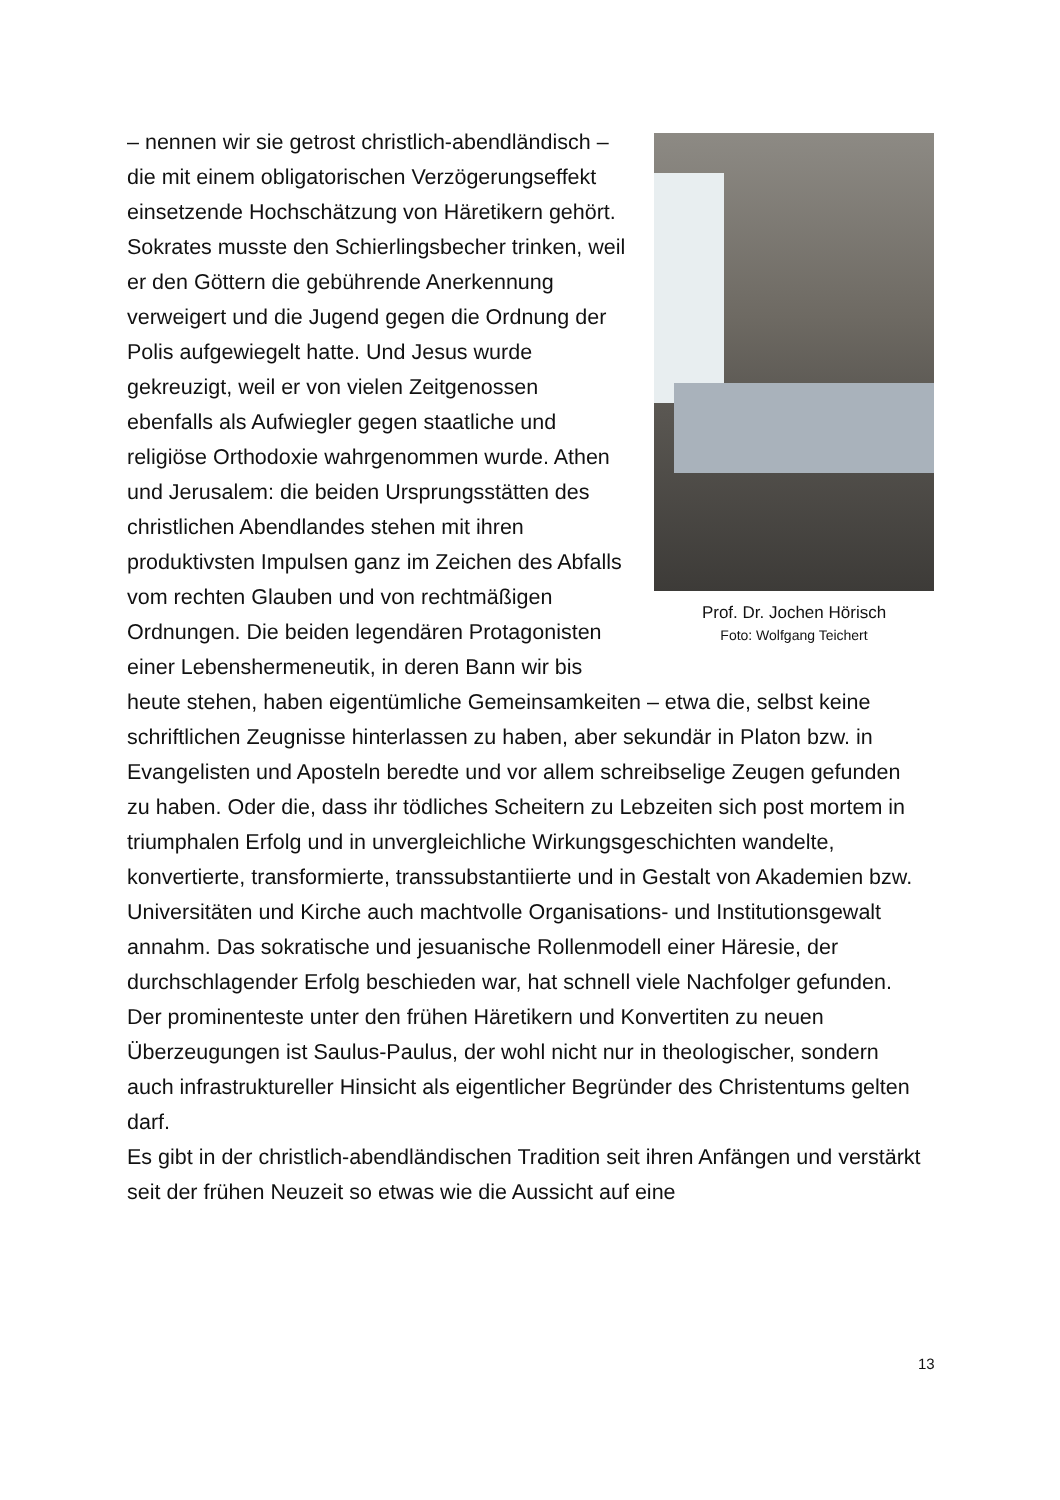Prof. Dr. Jochen Hörisch
Foto: Wolfgang Teichert
– nennen wir sie getrost christlich-abendländisch –die mit einem obligatorischen Verzögerungseffekt einsetzende Hochschätzung von Häretikern gehört. Sokrates musste den Schierlingsbecher trinken, weil er den Göttern die gebührende Anerkennung verweigert und die Jugend gegen die Ordnung der Polis aufgewiegelt hatte. Und Jesus wurde gekreuzigt, weil er von vielen Zeitgenossen ebenfalls als Aufwiegler gegen staatliche und religiöse Orthodoxie wahrgenommen wurde. Athen und Jerusalem: die beiden Ursprungsstätten des christlichen Abendlandes stehen mit ihren produktivsten Impulsen ganz im Zeichen des Abfalls vom rechten Glauben und von rechtmäßigen Ordnungen. Die beiden legendären Protagonisten einer Lebenshermeneutik, in deren Bann wir bis heute stehen, haben eigentümliche Gemeinsamkeiten – etwa die, selbst keine schriftlichen Zeugnisse hinterlassen zu haben, aber sekundär in Platon bzw. in Evangelisten und Aposteln beredte und vor allem schreibselige Zeugen gefunden zu haben. Oder die, dass ihr tödliches Scheitern zu Lebzeiten sich post mortem in triumphalen Erfolg und in unvergleichliche Wirkungsgeschichten wandelte, konvertierte, transformierte, transsubstantiierte und in Gestalt von Akademien bzw. Universitäten und Kirche auch machtvolle Organisations- und Institutionsgewalt annahm. Das sokratische und jesuanische Rollenmodell einer Häresie, der durchschlagender Erfolg beschieden war, hat schnell viele Nachfolger gefunden. Der prominenteste unter den frühen Häretikern und Konvertiten zu neuen Überzeugungen ist Saulus-Paulus, der wohl nicht nur in theologischer, sondern auch infrastruktureller Hinsicht als eigentlicher Begründer des Christentums gelten darf.
Es gibt in der christlich-abendländischen Tradition seit ihren Anfängen und verstärkt seit der frühen Neuzeit so etwas wie die Aussicht auf eine
13